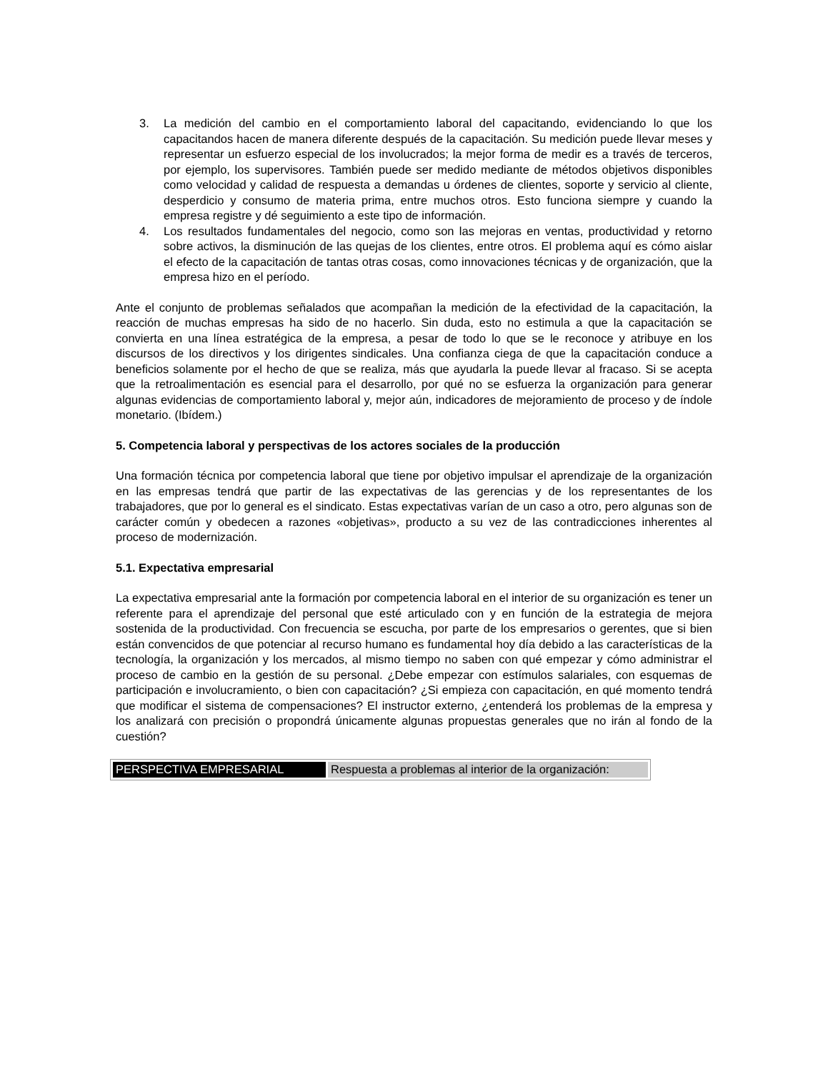3. La medición del cambio en el comportamiento laboral del capacitando, evidenciando lo que los capacitandos hacen de manera diferente después de la capacitación. Su medición puede llevar meses y representar un esfuerzo especial de los involucrados; la mejor forma de medir es a través de terceros, por ejemplo, los supervisores. También puede ser medido mediante de métodos objetivos disponibles como velocidad y calidad de respuesta a demandas u órdenes de clientes, soporte y servicio al cliente, desperdicio y consumo de materia prima, entre muchos otros. Esto funciona siempre y cuando la empresa registre y dé seguimiento a este tipo de información.
4. Los resultados fundamentales del negocio, como son las mejoras en ventas, productividad y retorno sobre activos, la disminución de las quejas de los clientes, entre otros. El problema aquí es cómo aislar el efecto de la capacitación de tantas otras cosas, como innovaciones técnicas y de organización, que la empresa hizo en el período.
Ante el conjunto de problemas señalados que acompañan la medición de la efectividad de la capacitación, la reacción de muchas empresas ha sido de no hacerlo. Sin duda, esto no estimula a que la capacitación se convierta en una línea estratégica de la empresa, a pesar de todo lo que se le reconoce y atribuye en los discursos de los directivos y los dirigentes sindicales. Una confianza ciega de que la capacitación conduce a beneficios solamente por el hecho de que se realiza, más que ayudarla la puede llevar al fracaso. Si se acepta que la retroalimentación es esencial para el desarrollo, por qué no se esfuerza la organización para generar algunas evidencias de comportamiento laboral y, mejor aún, indicadores de mejoramiento de proceso y de índole monetario. (Ibídem.)
5. Competencia laboral y perspectivas de los actores sociales de la producción
Una formación técnica por competencia laboral que tiene por objetivo impulsar el aprendizaje de la organización en las empresas tendrá que partir de las expectativas de las gerencias y de los representantes de los trabajadores, que por lo general es el sindicato. Estas expectativas varían de un caso a otro, pero algunas son de carácter común y obedecen a razones «objetivas», producto a su vez de las contradicciones inherentes al proceso de modernización.
5.1. Expectativa empresarial
La expectativa empresarial ante la formación por competencia laboral en el interior de su organización es tener un referente para el aprendizaje del personal que esté articulado con y en función de la estrategia de mejora sostenida de la productividad. Con frecuencia se escucha, por parte de los empresarios o gerentes, que si bien están convencidos de que potenciar al recurso humano es fundamental hoy día debido a las características de la tecnología, la organización y los mercados, al mismo tiempo no saben con qué empezar y cómo administrar el proceso de cambio en la gestión de su personal. ¿Debe empezar con estímulos salariales, con esquemas de participación e involucramiento, o bien con capacitación? ¿Si empieza con capacitación, en qué momento tendrá que modificar el sistema de compensaciones? El instructor externo, ¿entenderá los problemas de la empresa y los analizará con precisión o propondrá únicamente algunas propuestas generales que no irán al fondo de la cuestión?
| PERSPECTIVA EMPRESARIAL | Respuesta a problemas al interior de la organización: |